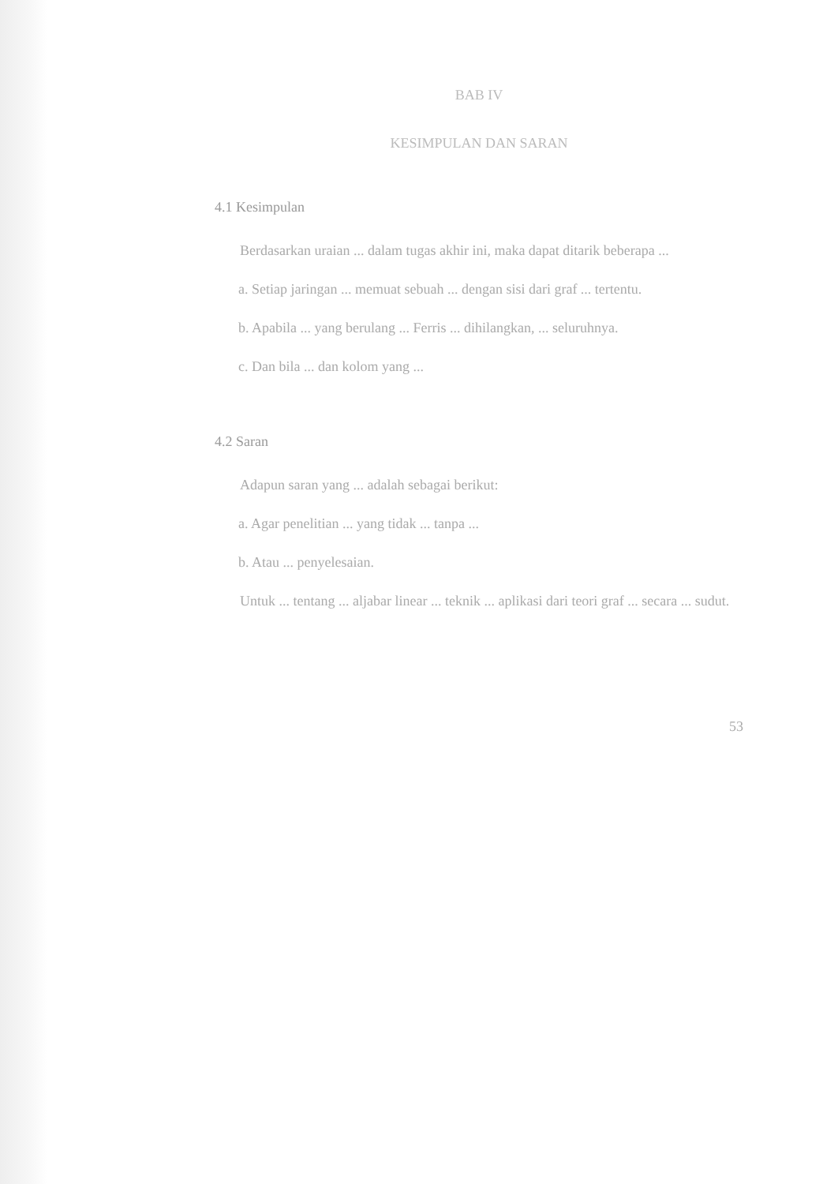BAB IV
KESIMPULAN DAN SARAN
4.1 Kesimpulan
Berdasarkan uraian ... dalam tugas akhir ini, maka dapat ditarik beberapa ...
a. Setiap jaringan ... memuat sebuah ... dengan sisi dari graf ... tertentu.
b. Apabila ... yang berulang ... Ferris ... dihilangkan, ... seluruhnya.
c. Dan bila ... dan kolom yang ...
4.2 Saran
Adapun saran yang ... adalah sebagai berikut:
a. Agar penelitian ... yang tidak ... tanpa ...
b. Atau ... penyelesaian.
Untuk ... tentang ... aljabar linear ... teknik ... aplikasi dari teori graf ... secara ... sudut.
53